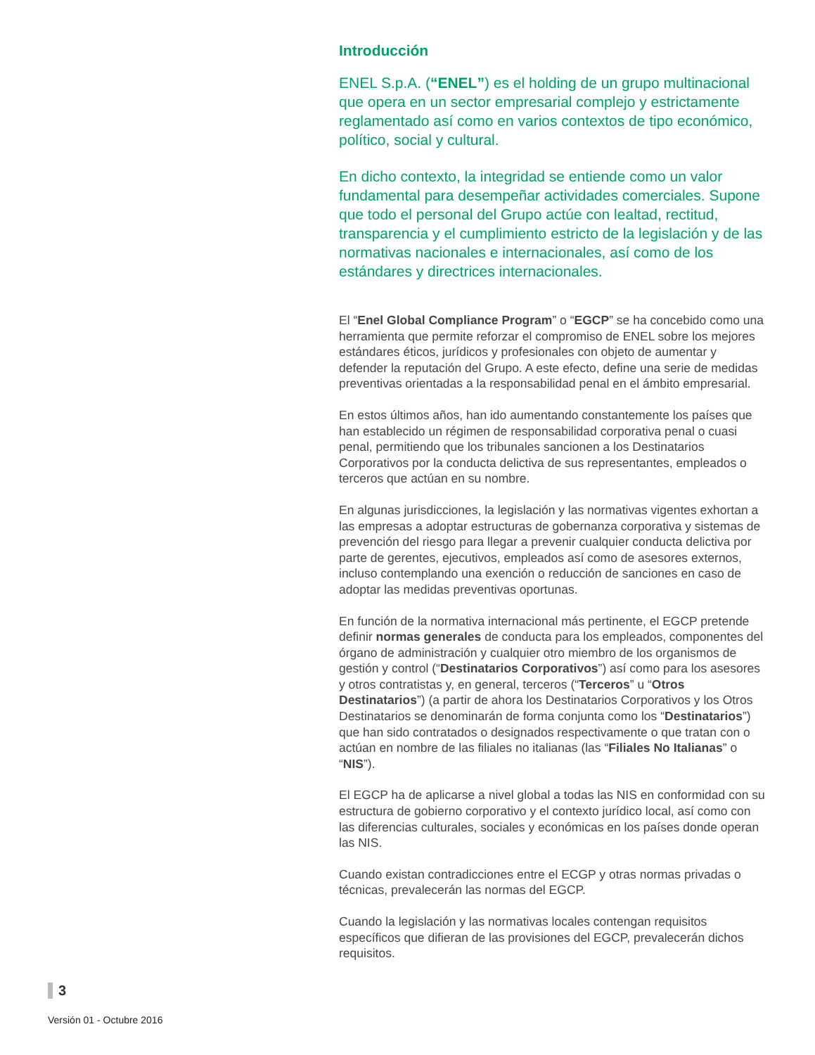Introducción
ENEL S.p.A. (“ENEL”) es el holding de un grupo multinacional que opera en un sector empresarial complejo y estrictamente reglamentado así como en varios contextos de tipo económico, político, social y cultural.
En dicho contexto, la integridad se entiende como un valor fundamental para desempeñar actividades comerciales. Supone que todo el personal del Grupo actúe con lealtad, rectitud, transparencia y el cumplimiento estricto de la legislación y de las normativas nacionales e internacionales, así como de los estándares y directrices internacionales.
El “Enel Global Compliance Program” o “EGCP” se ha concebido como una herramienta que permite reforzar el compromiso de ENEL sobre los mejores estándares éticos, jurídicos y profesionales con objeto de aumentar y defender la reputación del Grupo. A este efecto, define una serie de medidas preventivas orientadas a la responsabilidad penal en el ámbito empresarial.
En estos últimos años, han ido aumentando constantemente los países que han establecido un régimen de responsabilidad corporativa penal o cuasi penal, permitiendo que los tribunales sancionen a los Destinatarios Corporativos por la conducta delictiva de sus representantes, empleados o terceros que actúan en su nombre.
En algunas jurisdicciones, la legislación y las normativas vigentes exhortan a las empresas a adoptar estructuras de gobernanza corporativa y sistemas de prevención del riesgo para llegar a prevenir cualquier conducta delictiva por parte de gerentes, ejecutivos, empleados así como de asesores externos, incluso contemplando una exención o reducción de sanciones en caso de adoptar las medidas preventivas oportunas.
En función de la normativa internacional más pertinente, el EGCP pretende definir normas generales de conducta para los empleados, componentes del órgano de administración y cualquier otro miembro de los organismos de gestión y control (“Destinatarios Corporativos”) así como para los asesores y otros contratistas y, en general, terceros (“Terceros” u “Otros Destinatarios”) (a partir de ahora los Destinatarios Corporativos y los Otros Destinatarios se denominarán de forma conjunta como los “Destinatarios”) que han sido contratados o designados respectivamente o que tratan con o actúan en nombre de las filiales no italianas (las “Filiales No Italianas” o “NIS”).
El EGCP ha de aplicarse a nivel global a todas las NIS en conformidad con su estructura de gobierno corporativo y el contexto jurídico local, así como con las diferencias culturales, sociales y económicas en los países donde operan las NIS.
Cuando existan contradicciones entre el ECGP y otras normas privadas o técnicas, prevalecerán las normas del EGCP.
Cuando la legislación y las normativas locales contengan requisitos específicos que difieran de las provisiones del EGCP, prevalecerán dichos requisitos.
3
Versión 01 - Octubre 2016